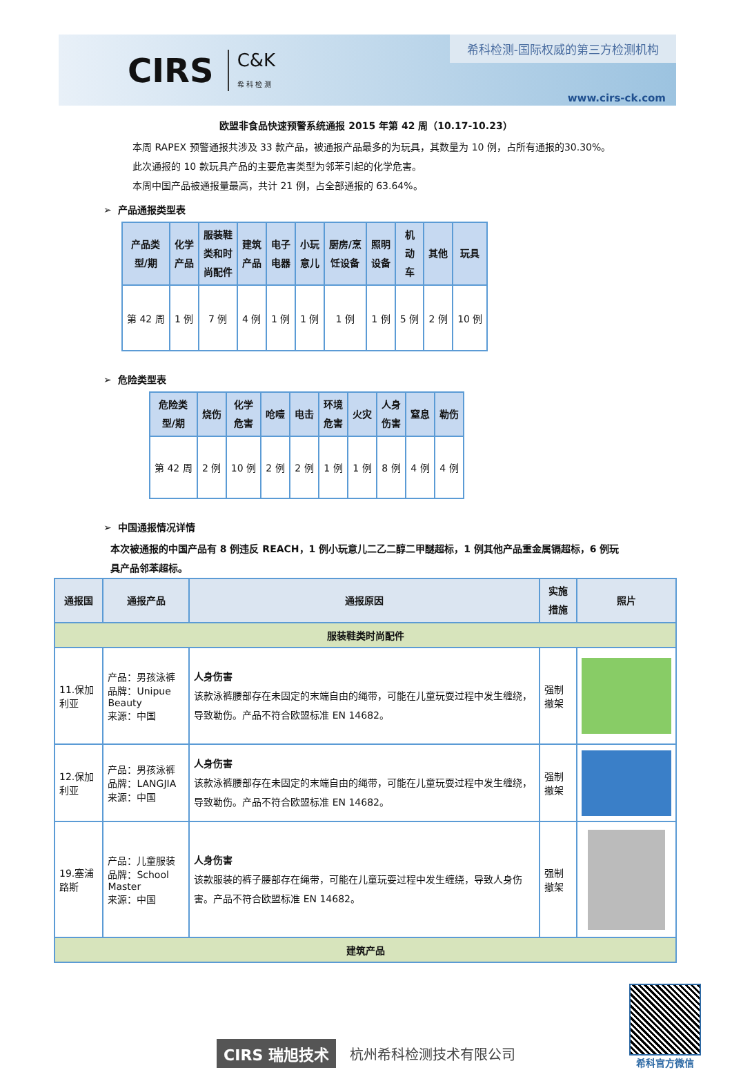CIRS C&K
希 科 检 测
希科检测-国际权威的第三方检测机构
www.cirs-ck.com
欧盟非食品快速预警系统通报 2015 年第 42 周（10.17-10.23）
本周 RAPEX 预警通报共涉及 33 款产品，被通报产品最多的为玩具，其数量为 10 例，占所有通报的30.30%。
此次通报的 10 款玩具产品的主要危害类型为邻苯引起的化学危害。
本周中国产品被通报量最高，共计 21 例，占全部通报的 63.64%。
➢ 产品通报类型表
| 产品类 型/期 | 化学 产品 | 服装鞋 类和时 尚配件 | 建筑 产品 | 电子 电器 | 小玩 意儿 | 厨房/烹 饪设备 | 照明 设备 | 机 动 车 | 其他 | 玩具 |
| --- | --- | --- | --- | --- | --- | --- | --- | --- | --- | --- |
| 第 42 周 | 1 例 | 7 例 | 4 例 | 1 例 | 1 例 | 1 例 | 1 例 | 5 例 | 2 例 | 10 例 |
➢ 危险类型表
| 危险类 型/期 | 烧伤 | 化学 危害 | 呛噎 | 电击 | 环境 危害 | 火灾 | 人身 伤害 | 窒息 | 勒伤 |
| --- | --- | --- | --- | --- | --- | --- | --- | --- | --- |
| 第 42 周 | 2 例 | 10 例 | 2 例 | 2 例 | 1 例 | 1 例 | 8 例 | 4 例 | 4 例 |
➢ 中国通报情况详情
本次被通报的中国产品有 8 例违反 REACH，1 例小玩意儿二乙二醇二甲醚超标，1 例其他产品重金属镉超标，6 例玩具产品邻苯超标。
| 通报国 | 通报产品 | 通报原因 | 实施措施 | 照片 |
| --- | --- | --- | --- | --- |
| 服装鞋类时尚配件 | | | | |
| 11.保加利亚 | 产品：男孩泳裤 品牌：Unipue Beauty 来源：中国 | 人身伤害 该款泳裤腰部存在未固定的末端自由的绳带，可能在儿童玩耍过程中发生缠绕，导致勒伤。产品不符合欧盟标准 EN 14682。 | 强制撤架 | |
| 12.保加利亚 | 产品：男孩泳裤 品牌：LANGJIA 来源：中国 | 人身伤害 该款泳裤腰部存在未固定的末端自由的绳带，可能在儿童玩耍过程中发生缠绕，导致勒伤。产品不符合欧盟标准 EN 14682。 | 强制撤架 | |
| 19.塞浦路斯 | 产品：儿童服装 品牌：School Master 来源：中国 | 人身伤害 该款服装的裤子腰部存在绳带，可能在儿童玩耍过程中发生缠绕，导致人身伤害。产品不符合欧盟标准 EN 14682。 | 强制撤架 | |
| 建筑产品 | | | | |
CIRS 瑞旭技术 杭州希科检测技术有限公司
希科官方微信